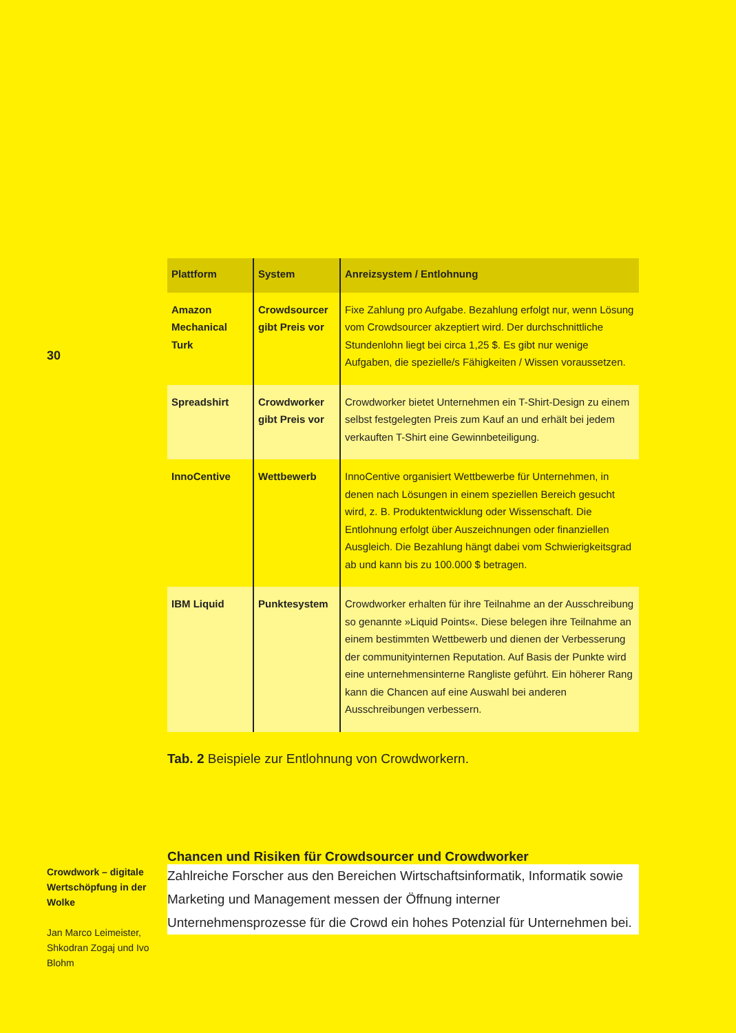30
| Plattform | System | Anreizsystem / Entlohnung |
| --- | --- | --- |
| Amazon Mechanical Turk | Crowdsourcer gibt Preis vor | Fixe Zahlung pro Aufgabe. Bezahlung erfolgt nur, wenn Lösung vom Crowdsourcer akzeptiert wird. Der durchschnittliche Stundenlohn liegt bei circa 1,25 $. Es gibt nur wenige Aufgaben, die spezielle/s Fähigkeiten / Wissen voraussetzen. |
| Spreadshirt | Crowdworker gibt Preis vor | Crowdworker bietet Unternehmen ein T-Shirt-Design zu einem selbst festgelegten Preis zum Kauf an und erhält bei jedem verkauften T-Shirt eine Gewinnbeteiligung. |
| InnoCentive | Wettbewerb | InnoCentive organisiert Wettbewerbe für Unternehmen, in denen nach Lösungen in einem speziellen Bereich gesucht wird, z. B. Produktentwicklung oder Wissenschaft. Die Entlohnung erfolgt über Auszeichnungen oder finanziellen Ausgleich. Die Bezahlung hängt dabei vom Schwierigkeitsgrad ab und kann bis zu 100.000 $ betragen. |
| IBM Liquid | Punktesystem | Crowdworker erhalten für ihre Teilnahme an der Ausschreibung so genannte »Liquid Points«. Diese belegen ihre Teilnahme an einem bestimmten Wettbewerb und dienen der Verbesserung der communityinternen Reputation. Auf Basis der Punkte wird eine unternehmensinterne Rangliste geführt. Ein höherer Rang kann die Chancen auf eine Auswahl bei anderen Ausschreibungen verbessern. |
Tab. 2 Beispiele zur Entlohnung von Crowdworkern.
Chancen und Risiken für Crowdsourcer und Crowdworker
Zahlreiche Forscher aus den Bereichen Wirtschaftsinformatik, Informatik sowie Marketing und Management messen der Öffnung interner Unternehmensprozesse für die Crowd ein hohes Potenzial für Unternehmen bei.
Crowdwork – digitale Wertschöpfung in der Wolke
Jan Marco Leimeister, Shkodran Zogaj und Ivo Blohm